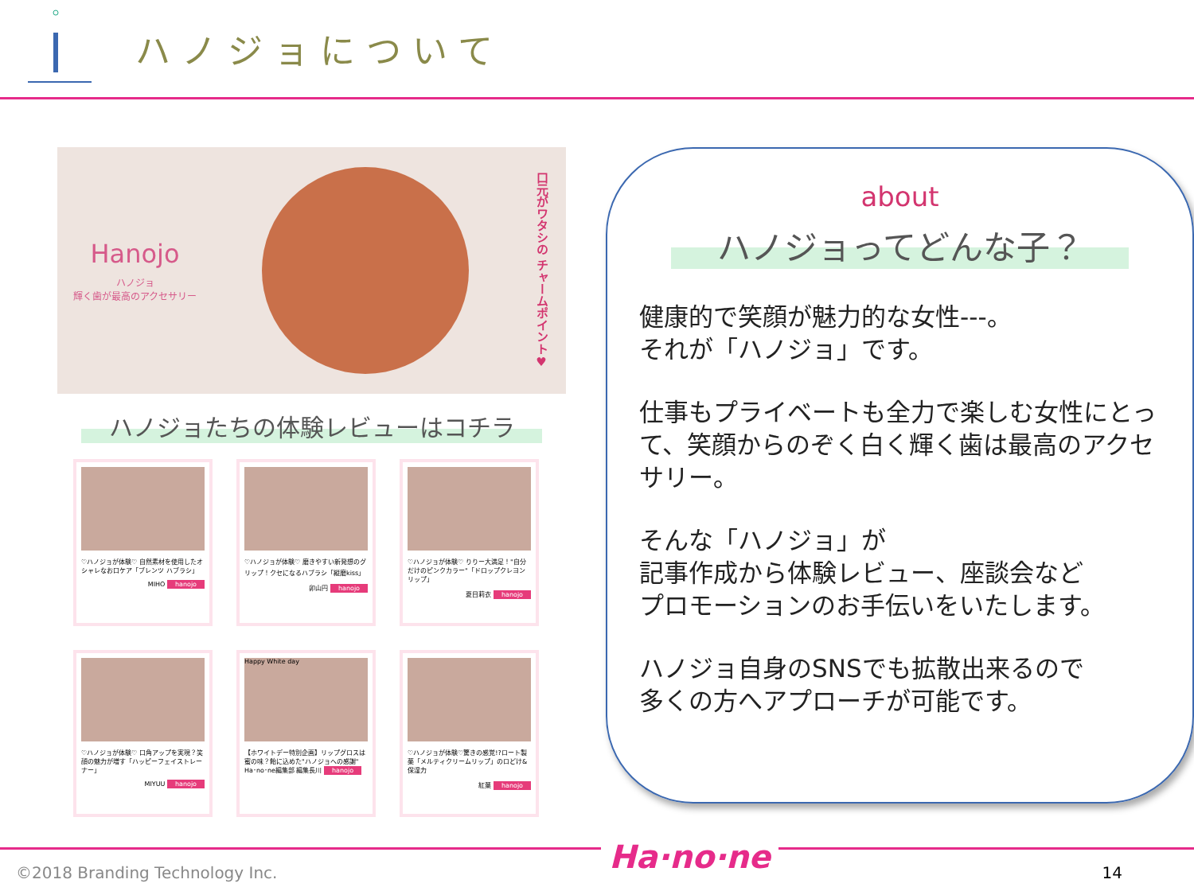ハノジョについて
Hanojo
ハノジョ
輝く歯が最高のアクセサリー
口元がワタシの チャームポイント♥
ハノジョたちの体験レビューはコチラ
♡ハノジョが体験♡ 自然素材を使用したオシャレなお口ケア「ブレンツ ハブラシ」
MIHO hanojo
♡ハノジョが体験♡ 磨きやすい新発想のグリップ！クセになるハブラシ「縦磨kiss」
卯山円 hanojo
♡ハノジョが体験♡ りりー大満足！"自分だけのピンクカラー"「ドロップクレヨンリップ」
夏目莉衣 hanojo
♡ハノジョが体験♡ 口角アップを実現？笑顔の魅力が増す「ハッピーフェイストレーナー」
MIYUU hanojo
Happy White day
【ホワイトデー特別企画】リップグロスは蜜の味？飴に込めた"ハノジョへの感謝"
Ha･no･ne編集部 編集長川 hanojo
♡ハノジョが体験♡驚きの感覚!?ロート製薬「メルティクリームリップ」のロどけ&保湿力
紅葉 hanojo
about
ハノジョってどんな子？
健康的で笑顔が魅力的な女性---。
それが「ハノジョ」です。
仕事もプライベートも全力で楽しむ女性にとって、笑顔からのぞく白く輝く歯は最高のアクセサリー。
そんな「ハノジョ」が
記事作成から体験レビュー、座談会など
プロモーションのお手伝いをいたします。
ハノジョ自身のSNSでも拡散出来るので
多くの方へアプローチが可能です。
©2018 Branding Technology Inc. Ha·no·ne 14